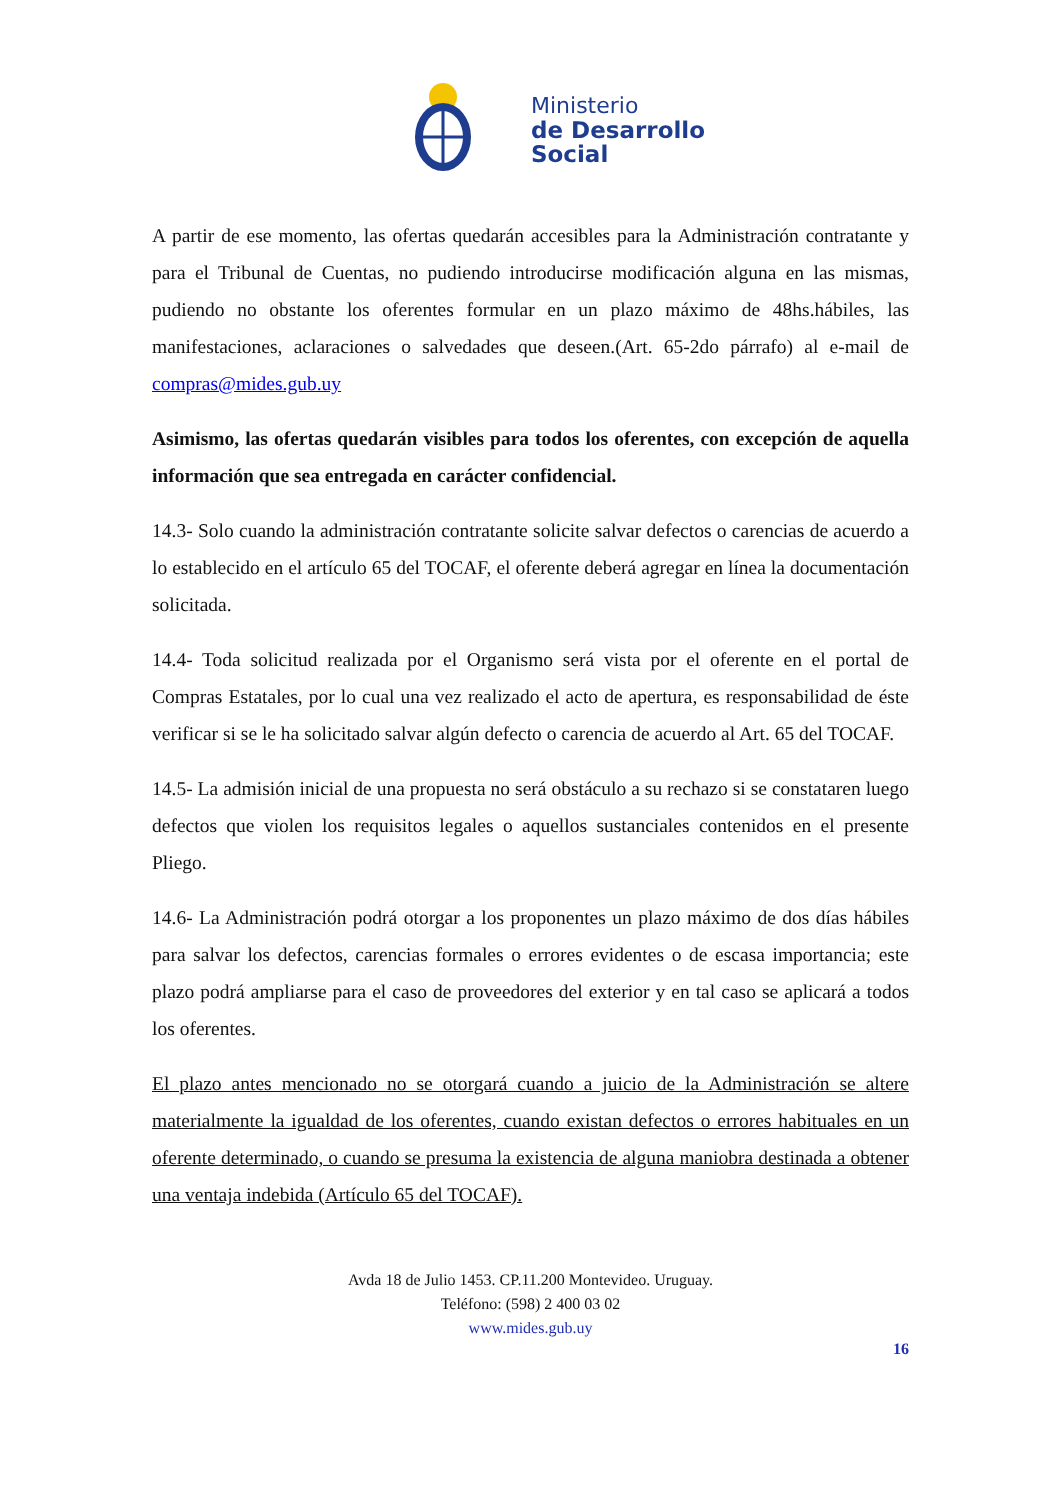Ministerio
de Desarrollo
Social
A partir de ese momento, las ofertas quedarán accesibles para la Administración contratante y para el Tribunal de Cuentas, no pudiendo introducirse modificación alguna en las mismas, pudiendo no obstante los oferentes formular en un plazo máximo de 48hs.hábiles, las manifestaciones, aclaraciones o salvedades que deseen.(Art. 65-2do párrafo) al e-mail de compras@mides.gub.uy
Asimismo, las ofertas quedarán visibles para todos los oferentes, con excepción de aquella información que sea entregada en carácter confidencial.
14.3- Solo cuando la administración contratante solicite salvar defectos o carencias de acuerdo a lo establecido en el artículo 65 del TOCAF, el oferente deberá agregar en línea la documentación solicitada.
14.4- Toda solicitud realizada por el Organismo será vista por el oferente en el portal de Compras Estatales, por lo cual una vez realizado el acto de apertura, es responsabilidad de éste verificar si se le ha solicitado salvar algún defecto o carencia de acuerdo al Art. 65 del TOCAF.
14.5- La admisión inicial de una propuesta no será obstáculo a su rechazo si se constataren luego defectos que violen los requisitos legales o aquellos sustanciales contenidos en el presente Pliego.
14.6- La Administración podrá otorgar a los proponentes un plazo máximo de dos días hábiles para salvar los defectos, carencias formales o errores evidentes o de escasa importancia; este plazo podrá ampliarse para el caso de proveedores del exterior y en tal caso se aplicará a todos los oferentes.
El plazo antes mencionado no se otorgará cuando a juicio de la Administración se altere materialmente la igualdad de los oferentes, cuando existan defectos o errores habituales en un oferente determinado, o cuando se presuma la existencia de alguna maniobra destinada a obtener una ventaja indebida (Artículo 65 del TOCAF).
Avda 18 de Julio 1453. CP.11.200 Montevideo. Uruguay.
Teléfono: (598) 2 400 03 02
www.mides.gub.uy
16